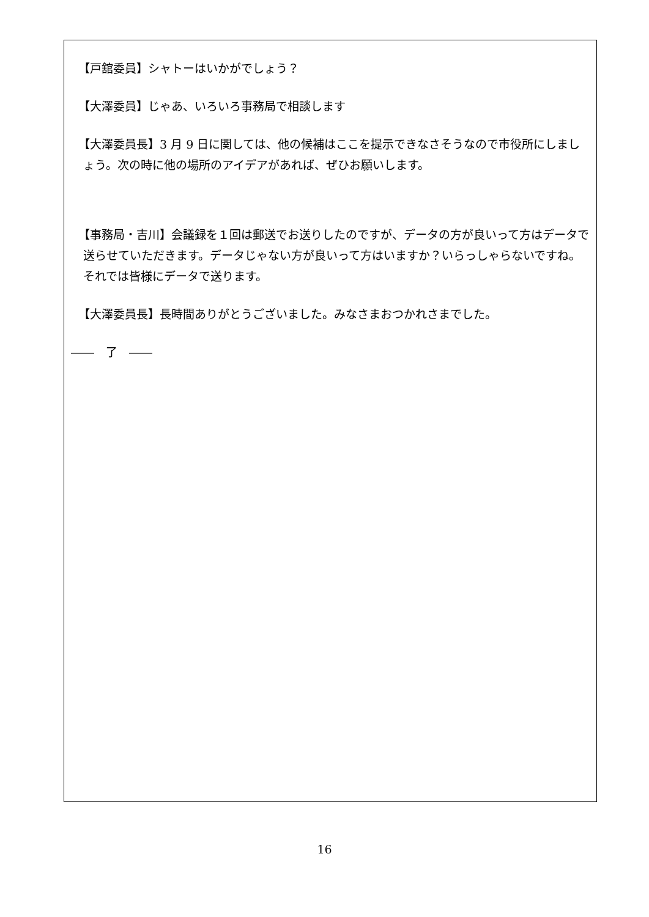【戸舘委員】シャトーはいかがでしょう？
【大澤委員】じゃあ、いろいろ事務局で相談します
【大澤委員長】3 月 9 日に関しては、他の候補はここを提示できなさそうなので市役所にしましょう。次の時に他の場所のアイデアがあれば、ぜひお願いします。
【事務局・吉川】会議録を１回は郵送でお送りしたのですが、データの方が良いって方はデータで送らせていただきます。データじゃない方が良いって方はいますか？いらっしゃらないですね。それでは皆様にデータで送ります。
【大澤委員長】長時間ありがとうございました。みなさまおつかれさまでした。
――　了　――
16